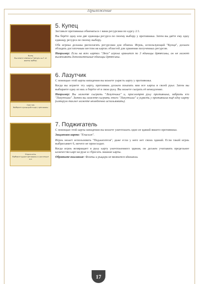Приложение
Купец
Вы можете поменять 2 ресурса на 1 по вашему выбору
5. Купец
Заставьте противника обменяться с вами ресурсами по курсу 2:1.
Вы берёте одну или две единицы ресурса по своему выбору у противника. Затем вы даёте ему одну единицу ресурса по своему выбору.
Оба игрока должны располагать ресурсами для обмена. Игрок, использующий "Купца", должен обладать достаточным местом на картах областей для хранения полученных ресурсов.
Например: Если на всех картах "Леса" игрока хранится по 3 единицы древесины, он не может выменивать дополнительные единицы древесины.
Лазутчик
Выберите и разыграйте карту противника
6. Лазутчик
С помощью этой карты нападения вы можете украсть карту у противника.
Когда вы играете эту карту, противник должен показать вам все карты в своей руке. Затем вы выбираете одну из них и берёте её в свою руку. Вы можете сыграть её немедленно.
Например: Вы можете сыграть "Лазутчика" и, просмотрев руку противника, забрать его "Лазутчика". Затем вы можете сыграть этого "Лазутчика" и украсть у противника ещё одну карту (которую также можете немедленно использовать).
Поджигатель
Выберите здание противника и уничтожьте его
7. Поджигатель
С помощью этой карты нападения вы можете уничтожить одно из зданий вашего противника.
Защитная карта: "Епископ".
Игрок может использовать "Поджигателя", даже если у него нет своих зданий. Если такой игрок выбрасывает 6, ничего не происходит.
Когда игрок возвращает в руку карту уничтоженного здания, он должен учитывать предельное количество карт на руке и сбросить лишние карты.
Обратите внимание: Флоты и рыцари не являются зданиями.
17